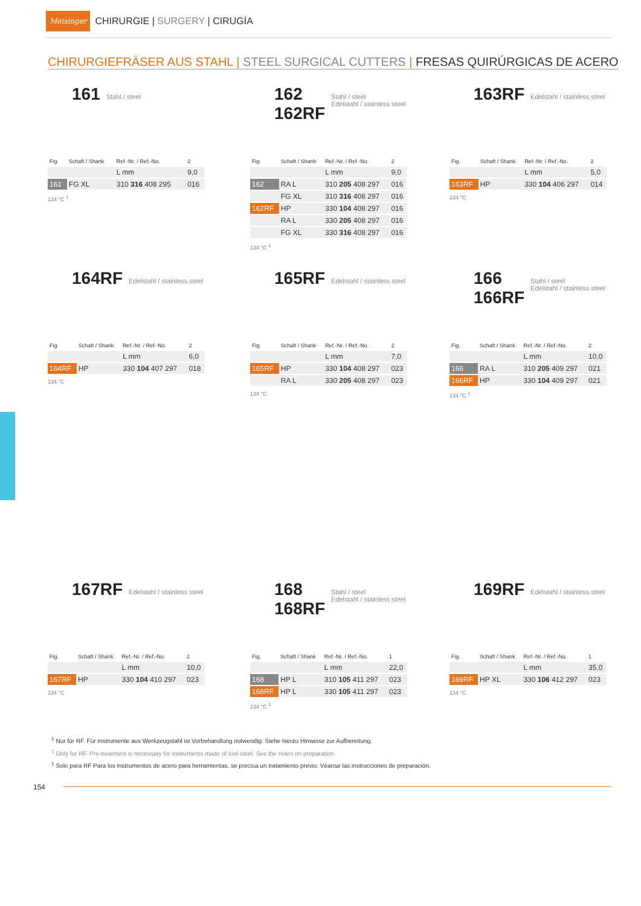Meisinger CHIRURGIE | SURGERY | CIRUGÍA
CHIRURGIEFRÄSER AUS STAHL | STEEL SURGICAL CUTTERS | FRESAS QUIRÚRGICAS DE ACERO
161 Stahl / steel
| Fig. | Schaft / Shank | Ref.-Nr. / Ref.-No. | 2 |
| --- | --- | --- | --- |
| | | L mm | 9,0 |
| 161 | FG XL | 310 316 408 295 | 016 |
134 °C <sup>1</sup>
162
162RF Stahl / steel
Edelstahl / stainless steel
| Fig. | Schaft / Shank | Ref.-Nr. / Ref.-No. | 2 |
| --- | --- | --- | --- |
| | | L mm | 9,0 |
| 162 | RA L | 310 205 408 297 | 016 |
| | FG XL | 310 316 408 297 | 016 |
| 162RF | HP | 330 104 408 297 | 016 |
| | RA L | 330 205 408 297 | 016 |
| | FG XL | 330 316 408 297 | 016 |
134 °C <sup>1</sup>
163RF Edelstahl / stainless steel
| Fig. | Schaft / Shank | Ref.-Nr. / Ref.-No. | 2 |
| --- | --- | --- | --- |
| | | L mm | 5,0 |
| 163RF | HP | 330 104 406 297 | 014 |
134 °C
164RF Edelstahl / stainless steel
| Fig. | Schaft / Shank | Ref.-Nr. / Ref.-No. | 2 |
| --- | --- | --- | --- |
| | | L mm | 6,0 |
| 164RF | HP | 330 104 407 297 | 018 |
134 °C
165RF Edelstahl / stainless steel
| Fig. | Schaft / Shank | Ref.-Nr. / Ref.-No. | 2 |
| --- | --- | --- | --- |
| | | L mm | 7,0 |
| 165RF | HP | 330 104 408 297 | 023 |
| | RA L | 330 205 408 297 | 023 |
134 °C
166
166RF Stahl / steel
Edelstahl / stainless steel
| Fig. | Schaft / Shank | Ref.-Nr. / Ref.-No. | 2 |
| --- | --- | --- | --- |
| | | L mm | 10,0 |
| 166 | RA L | 310 205 409 297 | 021 |
| 166RF | HP | 330 104 409 297 | 021 |
134 °C <sup>1</sup>
167RF Edelstahl / stainless steel
| Fig. | Schaft / Shank | Ref.-Nr. / Ref.-No. | 2 |
| --- | --- | --- | --- |
| | | L mm | 10,0 |
| 167RF | HP | 330 104 410 297 | 023 |
134 °C
168
168RF Stahl / steel
Edelstahl / stainless steel
| Fig. | Schaft / Shank | Ref.-Nr. / Ref.-No. | 1 |
| --- | --- | --- | --- |
| | | L mm | 22,0 |
| 168 | HP L | 310 105 411 297 | 023 |
| 168RF | HP L | 330 105 411 297 | 023 |
134 °C <sup>1</sup>
169RF Edelstahl / stainless steel
| Fig. | Schaft / Shank | Ref.-Nr. / Ref.-No. | 1 |
| --- | --- | --- | --- |
| | | L mm | 35,0 |
| 169RF | HP XL | 330 106 412 297 | 023 |
134 °C
<sup>1</sup> Nur für RF. Für Instrumente aus Werkzeugstahl ist Vorbehandlung notwendig. Siehe hierzu Hinweise zur Aufbereitung.
<sup>1</sup> Only for RF. Pre-treatment is necessary for instruments made of tool steel. See the notes on preparation.
<sup>1</sup> Solo para RF Para los instrumentos de acero para herramientas, se precisa un tratamiento previo. Véanse las instrucciones de preparación.
154